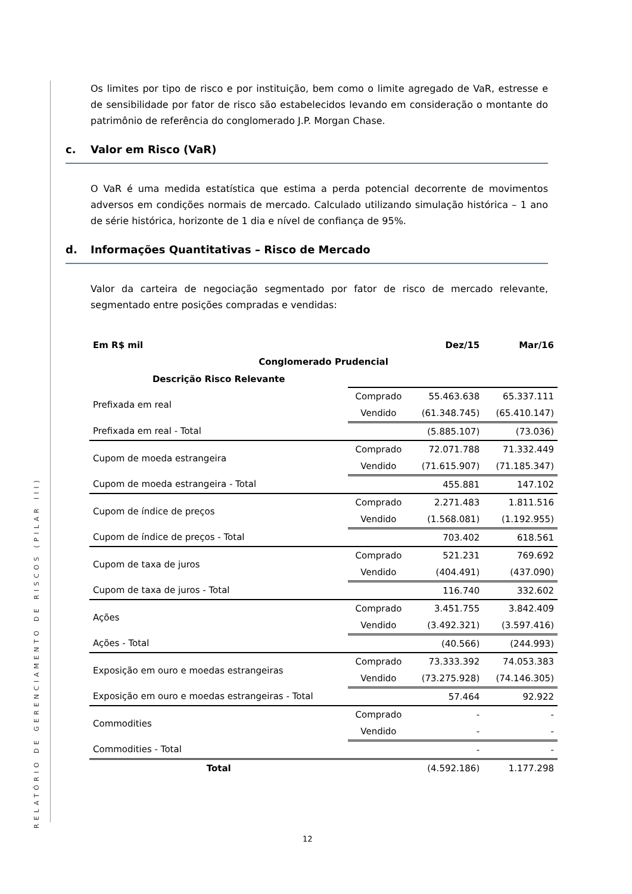RELATÓRIO DE GERENCIAMENTO DE RISCOS (PILAR III)
Os limites por tipo de risco e por instituição, bem como o limite agregado de VaR, estresse e de sensibilidade por fator de risco são estabelecidos levando em consideração o montante do patrimônio de referência do conglomerado J.P. Morgan Chase.
c. Valor em Risco (VaR)
O VaR é uma medida estatística que estima a perda potencial decorrente de movimentos adversos em condições normais de mercado. Calculado utilizando simulação histórica – 1 ano de série histórica, horizonte de 1 dia e nível de confiança de 95%.
d. Informações Quantitativas – Risco de Mercado
Valor da carteira de negociação segmentado por fator de risco de mercado relevante, segmentado entre posições compradas e vendidas:
| Em R$ mil | | Dez/15 | Mar/16 |
| --- | --- | --- | --- |
| Conglomerado Prudencial | | | |
| Descrição Risco Relevante | | | |
| Prefixada em real | Comprado | 55.463.638 | 65.337.111 |
| | Vendido | (61.348.745) | (65.410.147) |
| Prefixada em real - Total | | (5.885.107) | (73.036) |
| Cupom de moeda estrangeira | Comprado | 72.071.788 | 71.332.449 |
| | Vendido | (71.615.907) | (71.185.347) |
| Cupom de moeda estrangeira - Total | | 455.881 | 147.102 |
| Cupom de índice de preços | Comprado | 2.271.483 | 1.811.516 |
| | Vendido | (1.568.081) | (1.192.955) |
| Cupom de índice de preços - Total | | 703.402 | 618.561 |
| Cupom de taxa de juros | Comprado | 521.231 | 769.692 |
| | Vendido | (404.491) | (437.090) |
| Cupom de taxa de juros - Total | | 116.740 | 332.602 |
| Ações | Comprado | 3.451.755 | 3.842.409 |
| | Vendido | (3.492.321) | (3.597.416) |
| Ações - Total | | (40.566) | (244.993) |
| Exposição em ouro e moedas estrangeiras | Comprado | 73.333.392 | 74.053.383 |
| | Vendido | (73.275.928) | (74.146.305) |
| Exposição em ouro e moedas estrangeiras - Total | | 57.464 | 92.922 |
| Commodities | Comprado | - | - |
| | Vendido | - | - |
| Commodities - Total | | - | - |
| Total | | (4.592.186) | 1.177.298 |
12